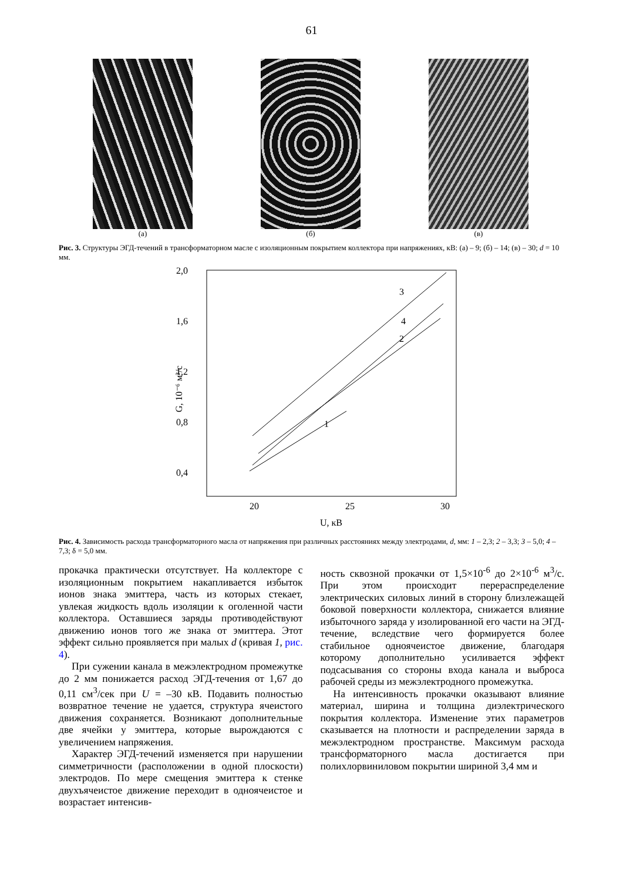61
(а) (б) (в)
Рис. 3. Структуры ЭГД-течений в трансформаторном масле с изоляционным покрытием коллектора при напряжениях, кВ: (а) – 9; (б) – 14; (в) – 30; d = 10 мм.
2,0
1,6
1,2
0,8
0,4
20
25
30
U, кВ
G, 10⁻⁶ м³/с
3
4
2
1
Рис. 4. Зависимость расхода трансформаторного масла от напряжения при различных расстояниях между электродами, d, мм: 1 – 2,3; 2 – 3,3; 3 – 5,0; 4 – 7,3; δ = 5,0 мм.
прокачка практически отсутствует. На коллекторе с изоляционным покрытием накапливается избыток ионов знака эмиттера, часть из которых стекает, увлекая жидкость вдоль изоляции к оголенной части коллектора. Оставшиеся заряды противодействуют движению ионов того же знака от эмиттера. Этот эффект сильно проявляется при малых d (кривая 1, рис. 4).
При сужении канала в межэлектродном промежутке до 2 мм понижается расход ЭГД-течения от 1,67 до 0,11 см<sup>3</sup>/сек при U = –30 кВ. Подавить полностью возвратное течение не удается, структура ячеистого движения сохраняется. Возникают дополнительные две ячейки у эмиттера, которые вырождаются с увеличением напряжения.
Характер ЭГД-течений изменяется при нарушении симметричности (расположении в одной плоскости) электродов. По мере смещения эмиттера к стенке двухъячеистое движение переходит в одноячеистое и возрастает интенсив-
ность сквозной прокачки от 1,5×10<sup>-6</sup> до 2×10<sup>-6</sup> м<sup>3</sup>/с. При этом происходит перераспределение электрических силовых линий в сторону близлежащей боковой поверхности коллектора, снижается влияние избыточного заряда у изолированной его части на ЭГД-течение, вследствие чего формируется более стабильное одноячеистое движение, благодаря которому дополнительно усиливается эффект подсасывания со стороны входа канала и выброса рабочей среды из межэлектродного промежутка.
На интенсивность прокачки оказывают влияние материал, ширина и толщина диэлектрического покрытия коллектора. Изменение этих параметров сказывается на плотности и распределении заряда в межэлектродном пространстве. Максимум расхода трансформаторного масла достигается при полихлорвиниловом покрытии шириной 3,4 мм и